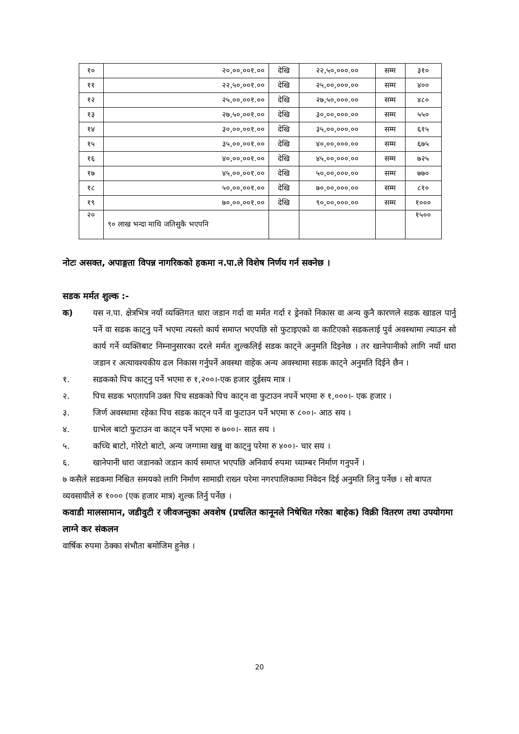| १० | २०,००,००१.०० | देखि | २२,५०,०००.०० | सम्म | ३१० |
| ११ | २२,५०,००१.०० | देखि | २५,००,०००.०० | सम्म | ४०० |
| १२ | २५,००,००१.०० | देखि | २७,५०,०००.०० | सम्म | ४८० |
| १३ | २७,५०,००१.०० | देखि | ३०,००,०००.०० | सम्म | ५५० |
| १४ | ३०,००,००१.०० | देखि | ३५,००,०००.०० | सम्म | ६१५ |
| १५ | ३५,००,००१.०० | देखि | ४०,००,०००.०० | सम्म | ६७५ |
| १६ | ४०,००,००१.०० | देखि | ४५,००,०००.०० | सम्म | ७२५ |
| १७ | ४५,००,००१.०० | देखि | ५०,००,०००.०० | सम्म | ७७० |
| १८ | ५०,००,००१.०० | देखि | ७०,००,०००.०० | सम्म | ८१० |
| १९ | ७०,००,००१.०० | देखि | ९०,००,०००.०० | सम्म | १००० |
| २० | ९० लाख भन्दा माथि जतिसुकै भएपनि | | | | १५०० |
नोटः असक्त, अपाङ्गता विपन्न नागरिकको हकमा न.पा.ले विशेष निर्णय गर्न सक्नेछ ।
सडक मर्मत शुल्क :-
क) यस न.पा. क्षेत्रभित्र नयाँ व्यक्तिगत धारा जडान गर्दा वा मर्मत गर्दा र ड्रेनको निकास वा अन्य कुनै कारणले सडक खाडल पार्नु पर्ने वा सडक काट्नु पर्ने भएमा त्यस्तो कार्य समाप्त भएपछि सो फुटाइएको वा काटिएको सडकलाई पुर्व अवस्थामा ल्याउन सो कार्य गर्ने व्यक्तिबाट निम्नानुसारका दरले मर्मत शुल्कलिई सडक काट्ने अनुमति दिइनेछ । तर खानेपानीको लागि नयाँ धारा जडान र अत्यावश्यकीय ढल निकास गर्नुपर्ने अवस्था वाहेक अन्य अवस्थामा सडक काट्ने अनुमति दिईने छैन ।
१. सडकको पिच काट्नु पर्ने भएमा रु १,२००।-एक हजार दुईसय मात्र ।
२. पिच सडक भएतापनि उक्त पिच सडकको पिच काट्न वा फुटाउन नपर्ने भएमा रु १,०००।- एक हजार ।
३. जिर्ण अवस्थामा रहेका पिच सडक काट्न पर्ने वा फुटाउन पर्ने भएमा रु ८००।- आठ सय ।
४. ग्राभेल बाटो फुटाउन वा काट्न पर्ने भएमा रु ७००।- सात सय ।
५. कच्चि बाटो, गोरेटो बाटो, अन्य जग्गामा खन्नु वा काट्नु परेमा रु ४००।- चार सय ।
६. खानेपानी धारा जडानको जडान कार्य समाप्त भएपछि अनिवार्य रुपमा च्याम्बर निर्माण गनुपर्ने ।
७ कसैले सडकमा निश्चित समयको लागि निर्माण सामाग्री राख्न परेमा नगरपालिकामा निवेदन दिई अनुमति लिनु पर्नेछ । सो बापत व्यवसायीले रु १००० (एक हजार मात्र) शुल्क तिर्नु पर्नेछ ।
कवाडी मालसामान, जडीवुटी र जीवजन्तुका अवशेष (प्रचलित कानूनले निषेधित गरेका बाहेक) विक्री वितरण तथा उपयोगमा लाग्ने कर संकलन
वार्षिक रुपमा ठेक्का संभौता बमोजिम हुनेछ ।
20